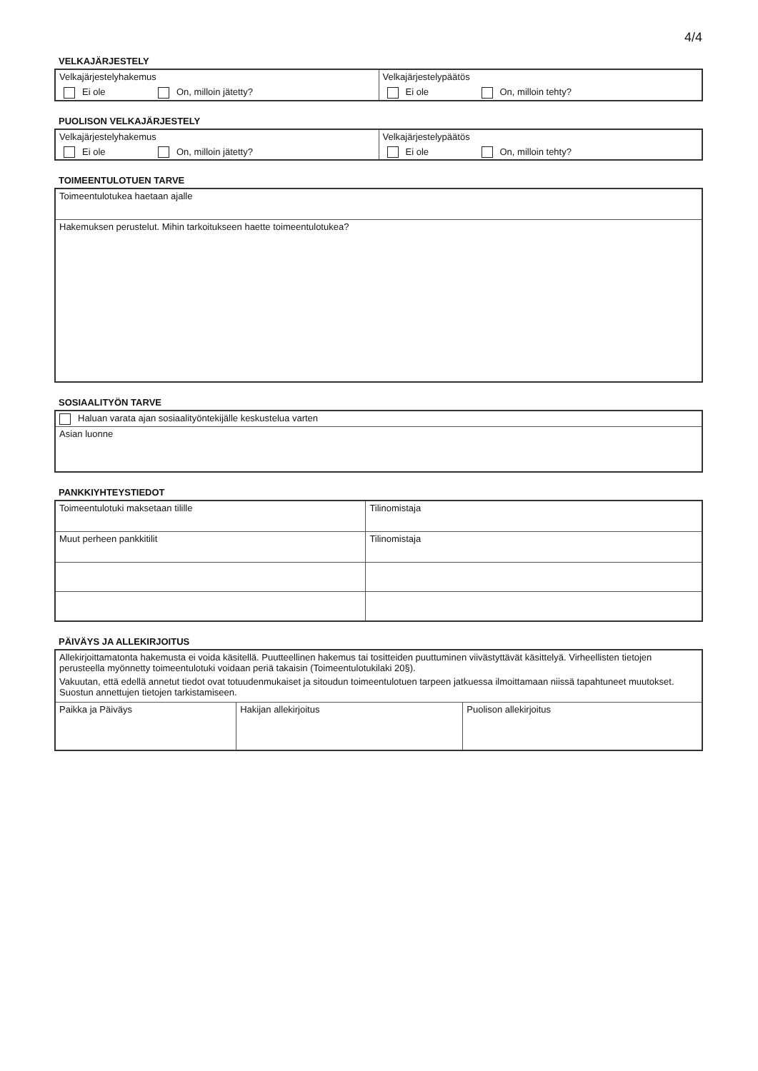4/4
VELKAJÄRJESTELY
| Velkajärjestelyhakemus Ei ole On, milloin jätetty? | Velkajärjestelypäätös Ei ole On, milloin tehty? |
PUOLISON VELKAJÄRJESTELY
| Velkajärjestelyhakemus Ei ole On, milloin jätetty? | Velkajärjestelypäätös Ei ole On, milloin tehty? |
TOIMEENTULOTUEN TARVE
| Toimeentulotukea haetaan ajalle |
| Hakemuksen perustelut. Mihin tarkoitukseen haette toimeentulotukea? |
SOSIAALITYÖN TARVE
| Haluan varata ajan sosiaalityöntekijälle keskustelua varten |
| Asian luonne |
PANKKIYHTEYSTIEDOT
| Toimeentulotuki maksetaan tilille | Tilinomistaja |
| Muut perheen pankkitilit | Tilinomistaja |
PÄIVÄYS JA ALLEKIRJOITUS
| Allekirjoittamatonta hakemusta ei voida käsitellä. Puutteellinen hakemus tai tositteiden puuttuminen viivästyttävät käsittelyä. Virheellisten tietojen perusteella myönnetty toimeentulotuki voidaan periä takaisin (Toimeentulotukilaki 20§). Vakuutan, että edellä annetut tiedot ovat totuudenmukaiset ja sitoudun toimeentulotuen tarpeen jatkuessa ilmoittamaan niissä tapahtuneet muutokset. Suostun annettujen tietojen tarkistamiseen. | | |
| Paikka ja Päiväys | Hakijan allekirjoitus | Puolison allekirjoitus |